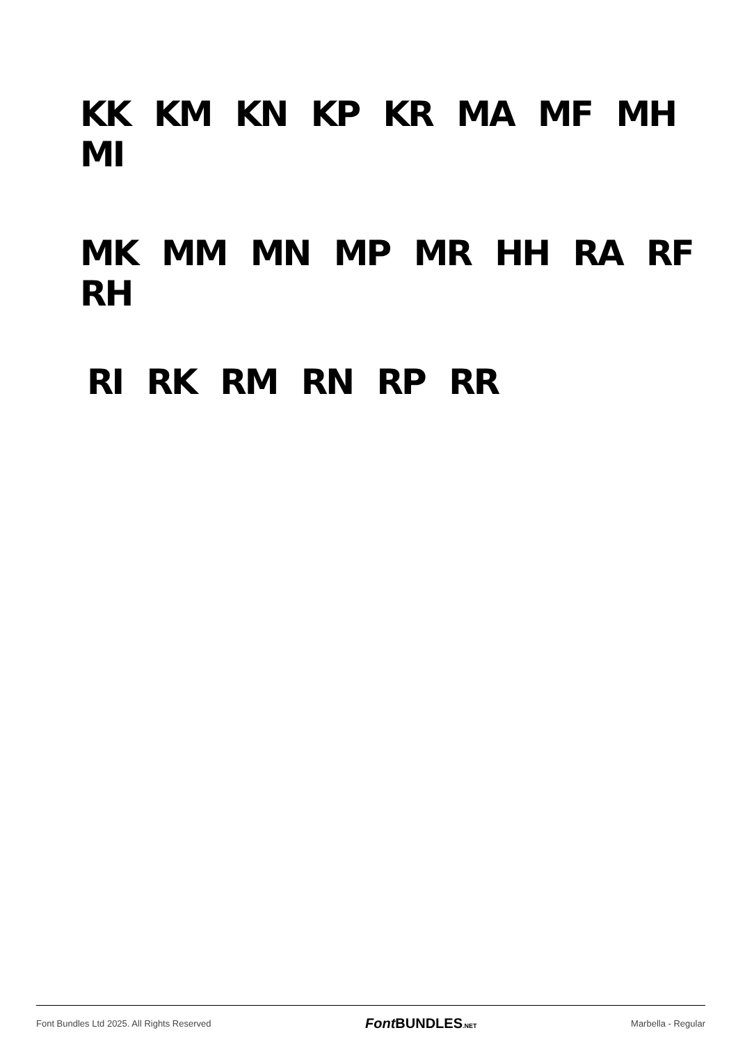KK KM KN KP KR MA MF MH MI
MK MM MN MP MR HH RA RF RH
RI RK RM RN RP RR
Font Bundles Ltd 2025. All Rights Reserved Font BUNDLES.NET Marbella - Regular